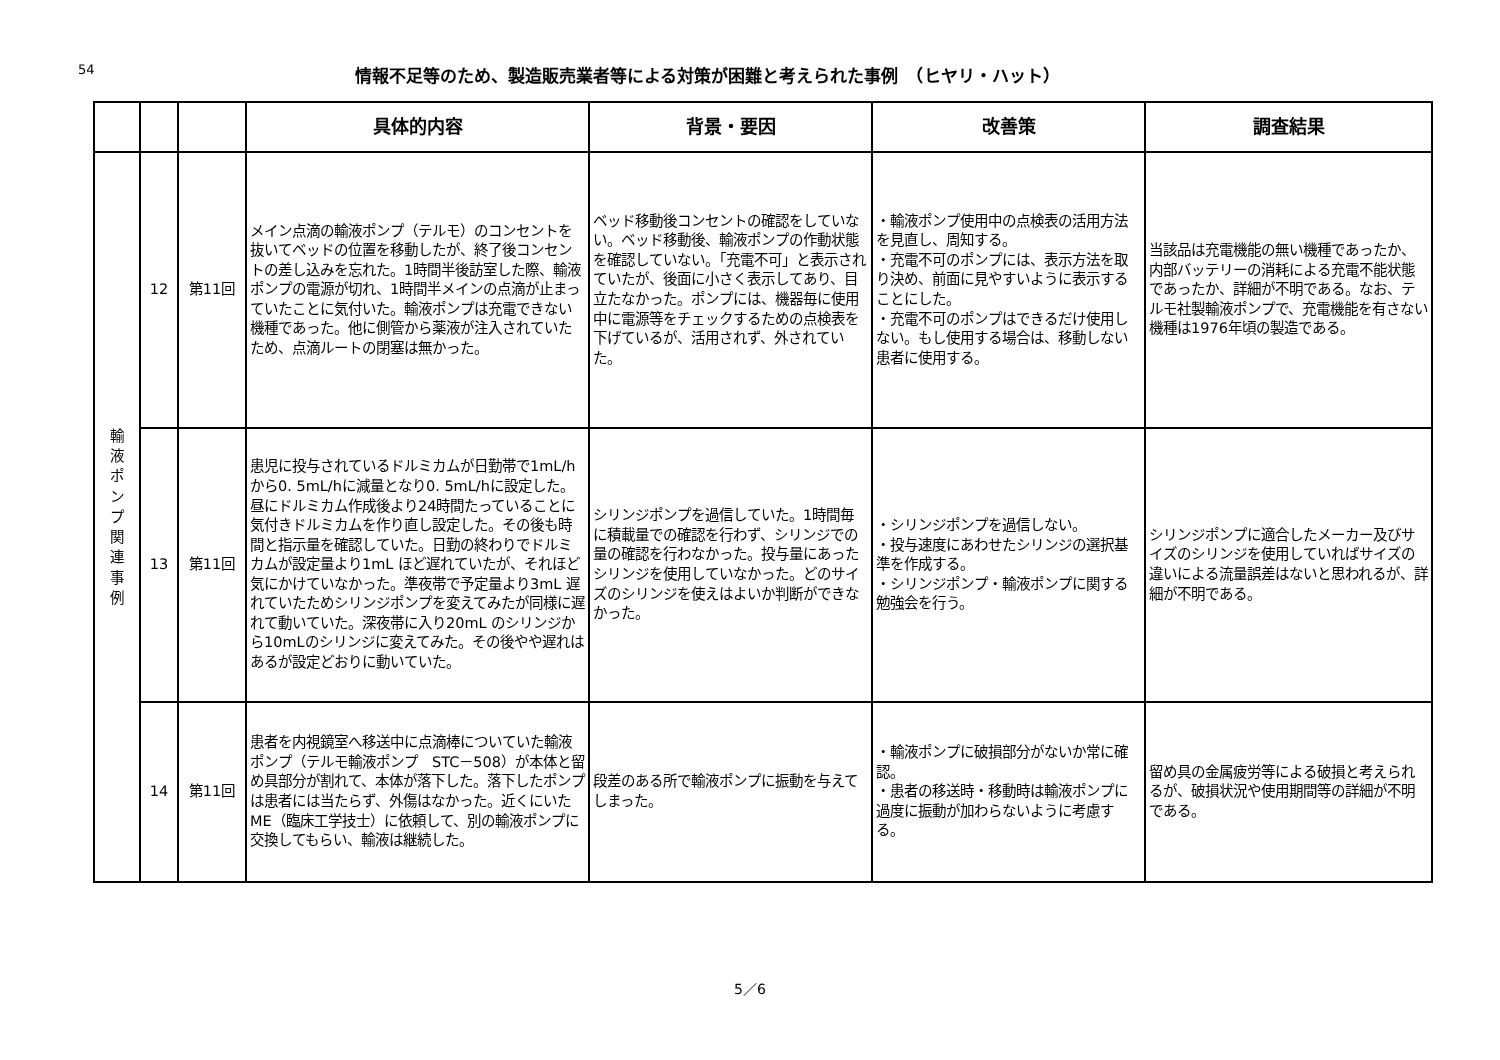54
情報不足等のため、製造販売業者等による対策が困難と考えられた事例　（ヒヤリ・ハット）
| | | | 具体的内容 | 背景・要因 | 改善策 | 調査結果 |
| --- | --- | --- | --- | --- | --- | --- |
| 輸 液 ポ ン プ 関 連 事 例 | 12 | 第11回 | メイン点滴の輸液ポンプ（テルモ）のコンセントを抜いてベッドの位置を移動したが、終了後コンセントの差し込みを忘れた。1時間半後訪室した際、輸液ポンプの電源が切れ、1時間半メインの点滴が止まっていたことに気付いた。輸液ポンプは充電できない機種であった。他に側管から薬液が注入されていたため、点滴ルートの閉塞は無かった。 | ベッド移動後コンセントの確認をしていない。ベッド移動後、輸液ポンプの作動状態を確認していない。「充電不可」と表示されていたが、後面に小さく表示してあり、目立たなかった。ポンプには、機器毎に使用中に電源等をチェックするための点検表を下げているが、活用されず、外されていた。 | ・輸液ポンプ使用中の点検表の活用方法を見直し、周知する。 ・充電不可のポンプには、表示方法を取り決め、前面に見やすいように表示することにした。 ・充電不可のポンプはできるだけ使用しない。もし使用する場合は、移動しない患者に使用する。 | 当該品は充電機能の無い機種であったか、内部バッテリーの消耗による充電不能状態であったか、詳細が不明である。なお、テルモ社製輸液ポンプで、充電機能を有さない機種は1976年頃の製造である。 |
| | 13 | 第11回 | 患児に投与されているドルミカムが日勤帯で1mL/h から0. 5mL/hに減量となり0. 5mL/hに設定した。昼にドルミカム作成後より24時間たっていることに気付きドルミカムを作り直し設定した。その後も時間と指示量を確認していた。日勤の終わりでドルミカムが設定量より1mL ほど遅れていたが、それほど気にかけていなかった。準夜帯で予定量より3mL 遅れていたためシリンジポンプを変えてみたが同様に遅れて動いていた。深夜帯に入り20mL のシリンジから10mLのシリンジに変えてみた。その後やや遅れはあるが設定どおりに動いていた。 | シリンジポンプを過信していた。1時間毎に積載量での確認を行わず、シリンジでの量の確認を行わなかった。投与量にあったシリンジを使用していなかった。どのサイズのシリンジを使えはよいか判断ができなかった。 | ・シリンジポンプを過信しない。 ・投与速度にあわせたシリンジの選択基準を作成する。 ・シリンジポンプ・輸液ポンプに関する勉強会を行う。 | シリンジポンプに適合したメーカー及びサイズのシリンジを使用していればサイズの違いによる流量誤差はないと思われるが、詳細が不明である。 |
| | 14 | 第11回 | 患者を内視鏡室へ移送中に点滴棒についていた輸液ポンプ（テルモ輸液ポンプ STC－508）が本体と留め具部分が割れて、本体が落下した。落下したポンプは患者には当たらず、外傷はなかった。近くにいたME（臨床工学技士）に依頼して、別の輸液ポンプに交換してもらい、輸液は継続した。 | 段差のある所で輸液ポンプに振動を与えてしまった。 | ・輸液ポンプに破損部分がないか常に確認。 ・患者の移送時・移動時は輸液ポンプに過度に振動が加わらないように考慮する。 | 留め具の金属疲労等による破損と考えられるが、破損状況や使用期間等の詳細が不明である。 |
5／6